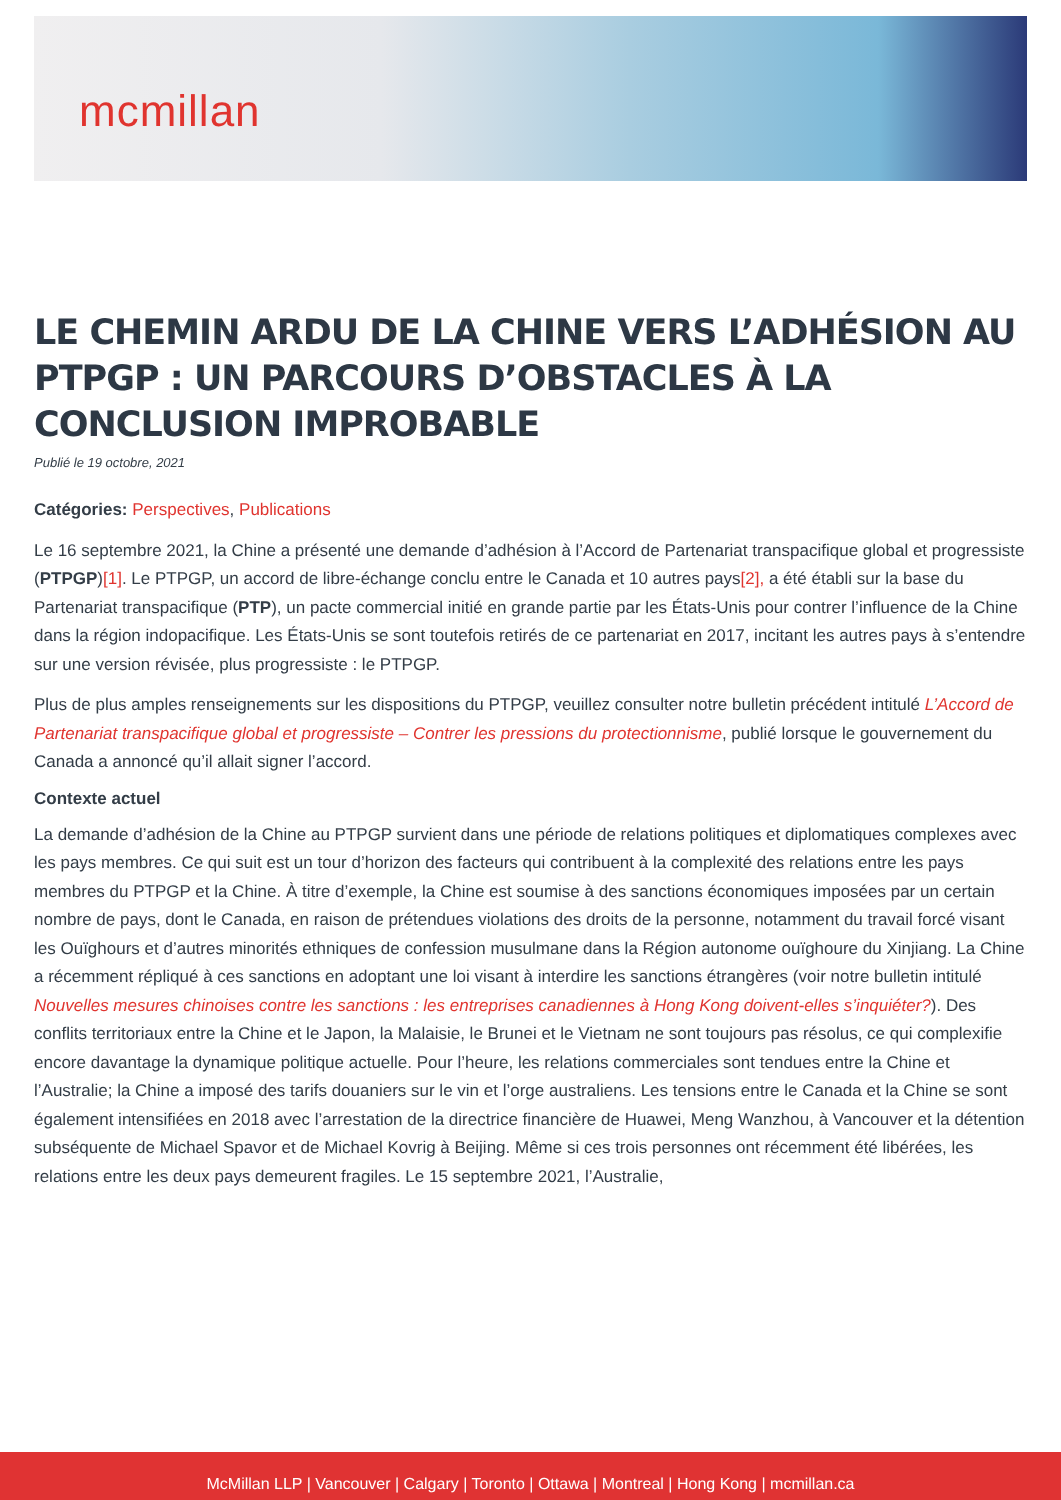mcmillan
LE CHEMIN ARDU DE LA CHINE VERS L’ADHÉSION AU PTPGP : UN PARCOURS D’OBSTACLES À LA CONCLUSION IMPROBABLE
Publié le 19 octobre, 2021
Catégories: Perspectives, Publications
Le 16 septembre 2021, la Chine a présenté une demande d’adhésion à l’Accord de Partenariat transpacifique global et progressiste (PTPGP)[1]. Le PTPGP, un accord de libre-échange conclu entre le Canada et 10 autres pays[2], a été établi sur la base du Partenariat transpacifique (PTP), un pacte commercial initié en grande partie par les États-Unis pour contrer l’influence de la Chine dans la région indopacifique. Les États-Unis se sont toutefois retirés de ce partenariat en 2017, incitant les autres pays à s’entendre sur une version révisée, plus progressiste : le PTPGP.
Plus de plus amples renseignements sur les dispositions du PTPGP, veuillez consulter notre bulletin précédent intitulé L’Accord de Partenariat transpacifique global et progressiste – Contrer les pressions du protectionnisme, publié lorsque le gouvernement du Canada a annoncé qu’il allait signer l’accord.
Contexte actuel
La demande d’adhésion de la Chine au PTPGP survient dans une période de relations politiques et diplomatiques complexes avec les pays membres. Ce qui suit est un tour d’horizon des facteurs qui contribuent à la complexité des relations entre les pays membres du PTPGP et la Chine. À titre d’exemple, la Chine est soumise à des sanctions économiques imposées par un certain nombre de pays, dont le Canada, en raison de prétendues violations des droits de la personne, notamment du travail forcé visant les Ouïghours et d’autres minorités ethniques de confession musulmane dans la Région autonome ouïghoure du Xinjiang. La Chine a récemment répliqué à ces sanctions en adoptant une loi visant à interdire les sanctions étrangères (voir notre bulletin intitulé Nouvelles mesures chinoises contre les sanctions : les entreprises canadiennes à Hong Kong doivent-elles s’inquiéter?). Des conflits territoriaux entre la Chine et le Japon, la Malaisie, le Brunei et le Vietnam ne sont toujours pas résolus, ce qui complexifie encore davantage la dynamique politique actuelle. Pour l’heure, les relations commerciales sont tendues entre la Chine et l’Australie; la Chine a imposé des tarifs douaniers sur le vin et l’orge australiens. Les tensions entre le Canada et la Chine se sont également intensifiées en 2018 avec l’arrestation de la directrice financière de Huawei, Meng Wanzhou, à Vancouver et la détention subséquente de Michael Spavor et de Michael Kovrig à Beijing. Même si ces trois personnes ont récemment été libérées, les relations entre les deux pays demeurent fragiles. Le 15 septembre 2021, l’Australie,
McMillan LLP | Vancouver | Calgary | Toronto | Ottawa | Montreal | Hong Kong | mcmillan.ca